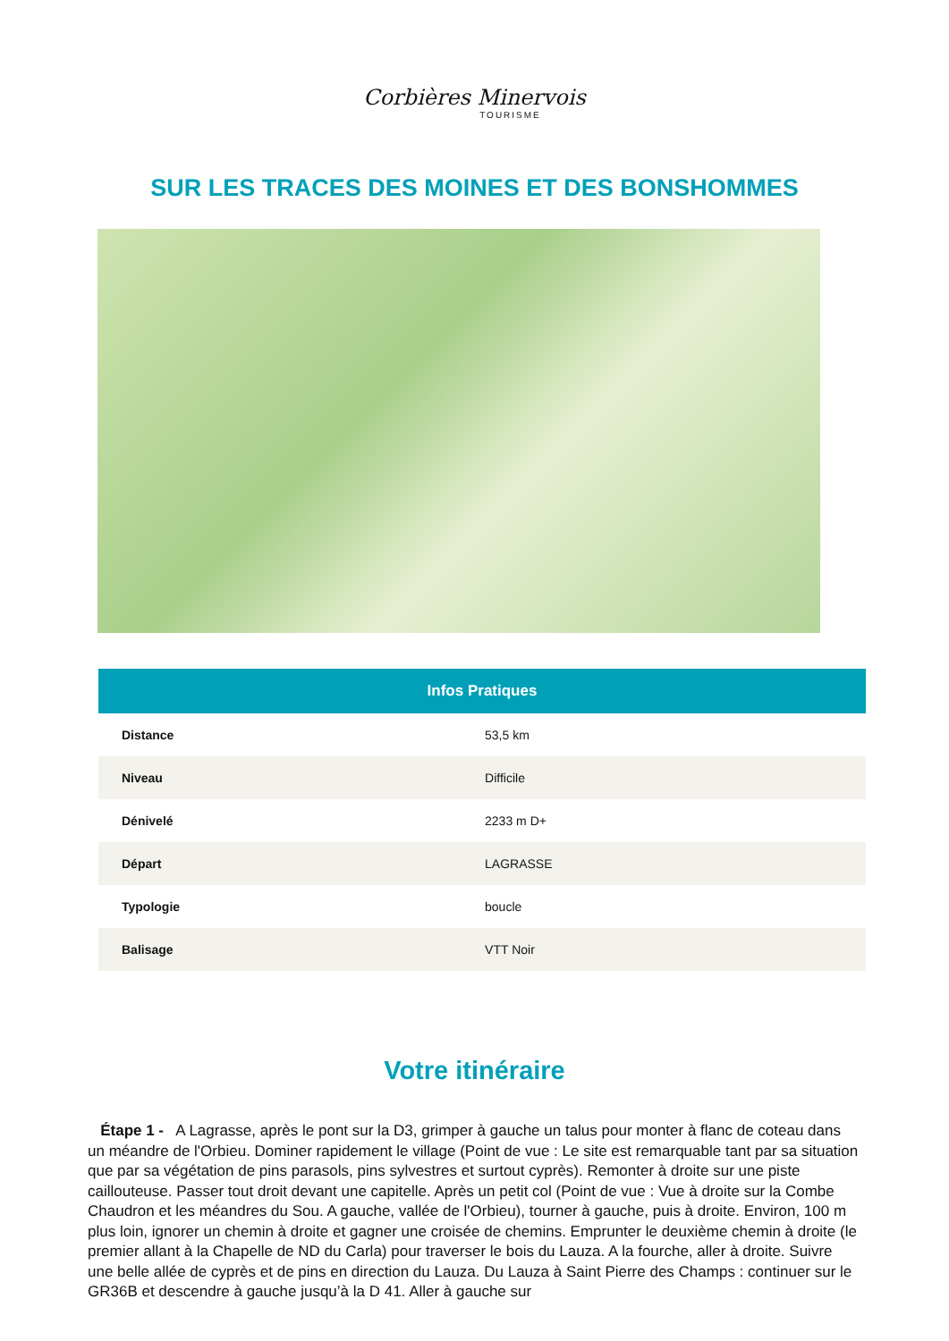Corbières Minervois
TOURISME
SUR LES TRACES DES MOINES ET DES BONSHOMMES
| Infos Pratiques | |
| --- | --- |
| Distance | 53,5 km |
| Niveau | Difficile |
| Dénivelé | 2233 m D+ |
| Départ | LAGRASSE |
| Typologie | boucle |
| Balisage | VTT Noir |
Votre itinéraire
Étape 1 - A Lagrasse, après le pont sur la D3, grimper à gauche un talus pour monter à flanc de coteau dans un méandre de l'Orbieu. Dominer rapidement le village (Point de vue : Le site est remarquable tant par sa situation que par sa végétation de pins parasols, pins sylvestres et surtout cyprès). Remonter à droite sur une piste caillouteuse. Passer tout droit devant une capitelle. Après un petit col (Point de vue : Vue à droite sur la Combe Chaudron et les méandres du Sou. A gauche, vallée de l'Orbieu), tourner à gauche, puis à droite. Environ, 100 m plus loin, ignorer un chemin à droite et gagner une croisée de chemins. Emprunter le deuxième chemin à droite (le premier allant à la Chapelle de ND du Carla) pour traverser le bois du Lauza. A la fourche, aller à droite. Suivre une belle allée de cyprès et de pins en direction du Lauza. Du Lauza à Saint Pierre des Champs : continuer sur le GR36B et descendre à gauche jusqu’à la D 41. Aller à gauche sur